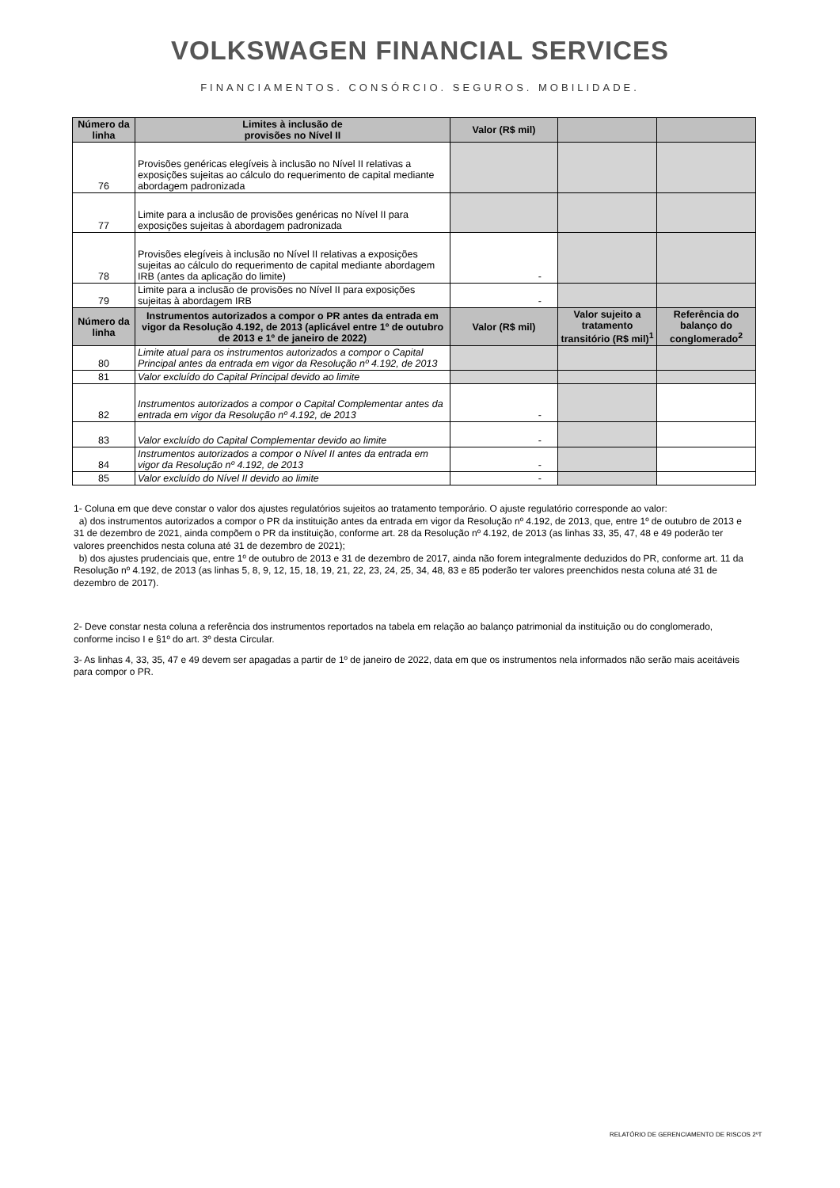VOLKSWAGEN FINANCIAL SERVICES
FINANCIAMENTOS. CONSÓRCIO. SEGUROS. MOBILIDADE.
| Número da linha | Limites à inclusão de provisões no Nível II | Valor (R$ mil) | | |
| --- | --- | --- | --- | --- |
| 76 | Provisões genéricas elegíveis à inclusão no Nível II relativas a exposições sujeitas ao cálculo do requerimento de capital mediante abordagem padronizada | | | |
| 77 | Limite para a inclusão de provisões genéricas no Nível II para exposições sujeitas à abordagem padronizada | | | |
| 78 | Provisões elegíveis à inclusão no Nível II relativas a exposições sujeitas ao cálculo do requerimento de capital mediante abordagem IRB (antes da aplicação do limite) | - | | |
| 79 | Limite para a inclusão de provisões no Nível II para exposições sujeitas à abordagem IRB | - | | |
| Número da linha | Instrumentos autorizados a compor o PR antes da entrada em vigor da Resolução 4.192, de 2013 (aplicável entre 1º de outubro de 2013 e 1º de janeiro de 2022) | Valor (R$ mil) | Valor sujeito a tratamento transitório (R$ mil)<sup>1</sup> | Referência do balanço do conglomerado<sup>2</sup> |
| 80 | Limite atual para os instrumentos autorizados a compor o Capital Principal antes da entrada em vigor da Resolução nº 4.192, de 2013 | | | |
| 81 | Valor excluído do Capital Principal devido ao limite | | | |
| 82 | Instrumentos autorizados a compor o Capital Complementar antes da entrada em vigor da Resolução nº 4.192, de 2013 | - | | |
| 83 | Valor excluído do Capital Complementar devido ao limite | - | | |
| 84 | Instrumentos autorizados a compor o Nível II antes da entrada em vigor da Resolução nº 4.192, de 2013 | - | | |
| 85 | Valor excluído do Nível II devido ao limite | - | | |
1- Coluna em que deve constar o valor dos ajustes regulatórios sujeitos ao tratamento temporário. O ajuste regulatório corresponde ao valor:
a) dos instrumentos autorizados a compor o PR da instituição antes da entrada em vigor da Resolução nº 4.192, de 2013, que, entre 1º de outubro de 2013 e 31 de dezembro de 2021, ainda compõem o PR da instituição, conforme art. 28 da Resolução nº 4.192, de 2013 (as linhas 33, 35, 47, 48 e 49 poderão ter valores preenchidos nesta coluna até 31 de dezembro de 2021);
b) dos ajustes prudenciais que, entre 1º de outubro de 2013 e 31 de dezembro de 2017, ainda não forem integralmente deduzidos do PR, conforme art. 11 da Resolução nº 4.192, de 2013 (as linhas 5, 8, 9, 12, 15, 18, 19, 21, 22, 23, 24, 25, 34, 48, 83 e 85 poderão ter valores preenchidos nesta coluna até 31 de dezembro de 2017).
2- Deve constar nesta coluna a referência dos instrumentos reportados na tabela em relação ao balanço patrimonial da instituição ou do conglomerado, conforme inciso I e §1º do art. 3º desta Circular.
3- As linhas 4, 33, 35, 47 e 49 devem ser apagadas a partir de 1º de janeiro de 2022, data em que os instrumentos nela informados não serão mais aceitáveis para compor o PR.
RELATÓRIO DE GERENCIAMENTO DE RISCOS 2ºT